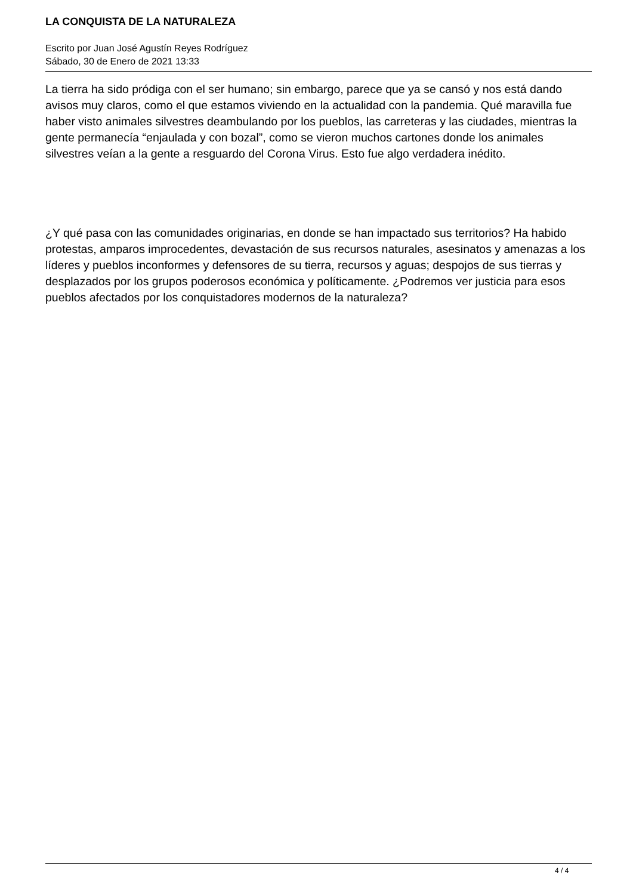LA CONQUISTA DE LA NATURALEZA
Escrito por Juan José Agustín Reyes Rodríguez
Sábado, 30 de Enero de 2021 13:33
La tierra ha sido pródiga con el ser humano; sin embargo, parece que ya se cansó y nos está dando avisos muy claros, como el que estamos viviendo en la actualidad con la pandemia. Qué maravilla fue haber visto animales silvestres deambulando por los pueblos, las carreteras y las ciudades, mientras la gente permanecía “enjaulada y con bozal”, como se vieron muchos cartones donde los animales silvestres veían a la gente a resguardo del Corona Virus. Esto fue algo verdadera inédito.
¿Y qué pasa con las comunidades originarias, en donde se han impactado sus territorios? Ha habido protestas, amparos improcedentes, devastación de sus recursos naturales, asesinatos y amenazas a los líderes y pueblos inconformes y defensores de su tierra, recursos y aguas; despojos de sus tierras y desplazados por los grupos poderosos económica y políticamente. ¿Podremos ver justicia para esos pueblos afectados por los conquistadores modernos de la naturaleza?
4 / 4